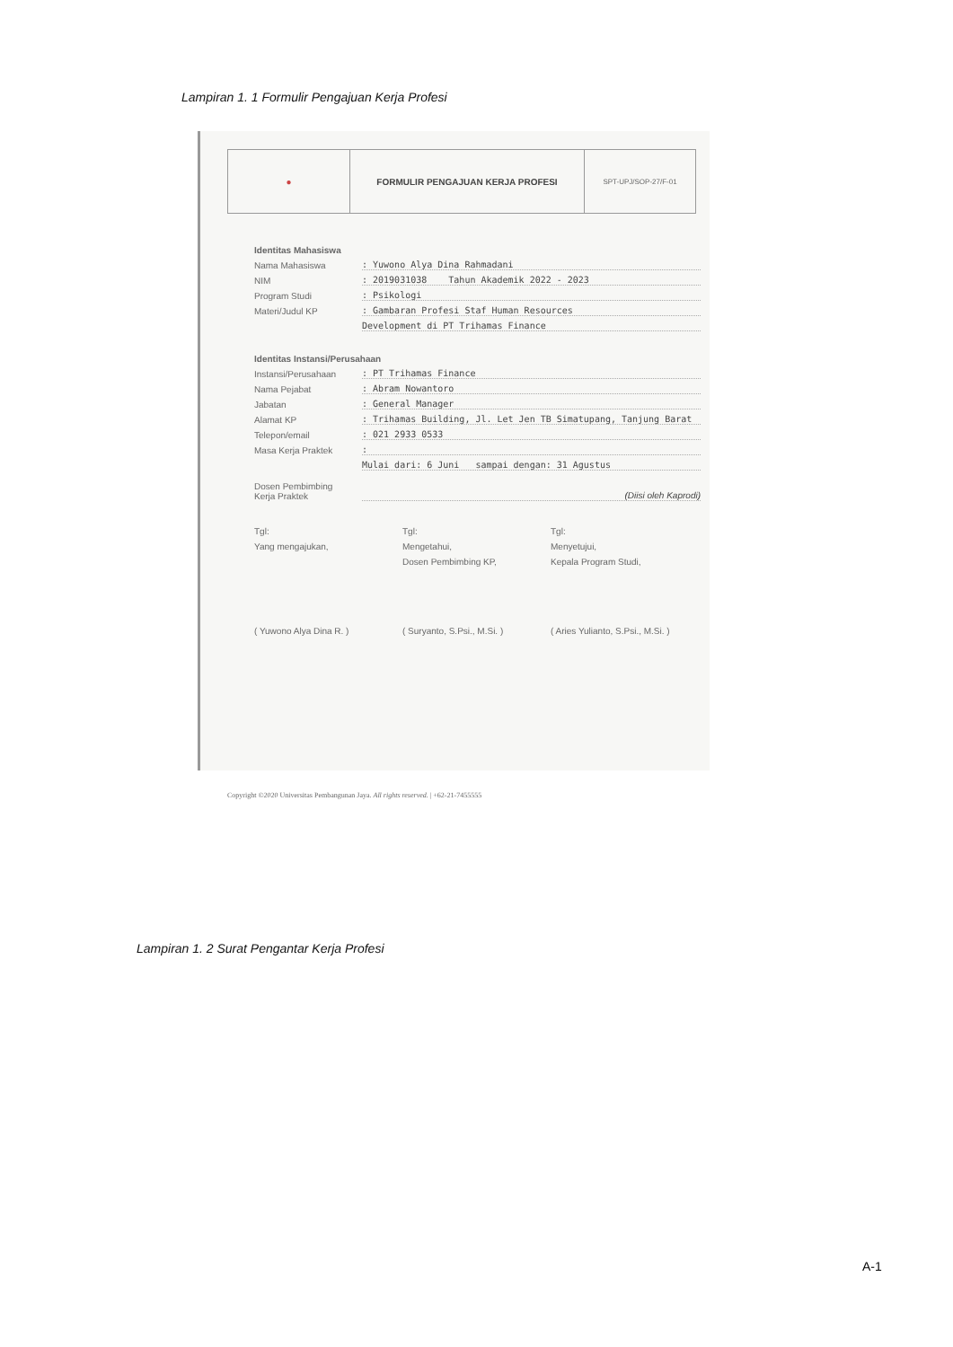Lampiran 1. 1 Formulir Pengajuan Kerja Profesi
● FORMULIR PENGAJUAN KERJA PROFESI
SPT-UPJ/SOP-27/F-01
Identitas Mahasiswa
Nama Mahasiswa: Yuwono Alya Dina Rahmadani
NIM: 2019031038 Tahun Akademik 2022 - 2023
Program Studi: Psikologi
Materi/Judul KP: Gambaran Profesi Staf Human Resources
Development di PT Trihamas Finance
Identitas Instansi/Perusahaan
Instansi/Perusahaan: PT Trihamas Finance
Nama Pejabat: Abram Nowantoro
Jabatan: General Manager
Alamat KP: Trihamas Building, Jl. Let Jen TB Simatupang, Tanjung Barat
Telepon/email: 021 2933 0533
Masa Kerja Praktek:
Mulai dari: 6 Juni sampai dengan: 31 Agustus
Dosen Pembimbing
Kerja Praktek (Diisi oleh Kaprodi)
Tgl:
Yang mengajukan,
Tgl:
Mengetahui,
Dosen Pembimbing KP,
Tgl:
Menyetujui,
Kepala Program Studi,
( Yuwono Alya Dina R. ) ( Suryanto, S.Psi., M.Si. ) ( Aries Yulianto, S.Psi., M.Si. )
Copyright ©2020 Universitas Pembangunan Jaya. All rights reserved. | +62-21-7455555
Lampiran 1. 2 Surat Pengantar Kerja Profesi
A-1